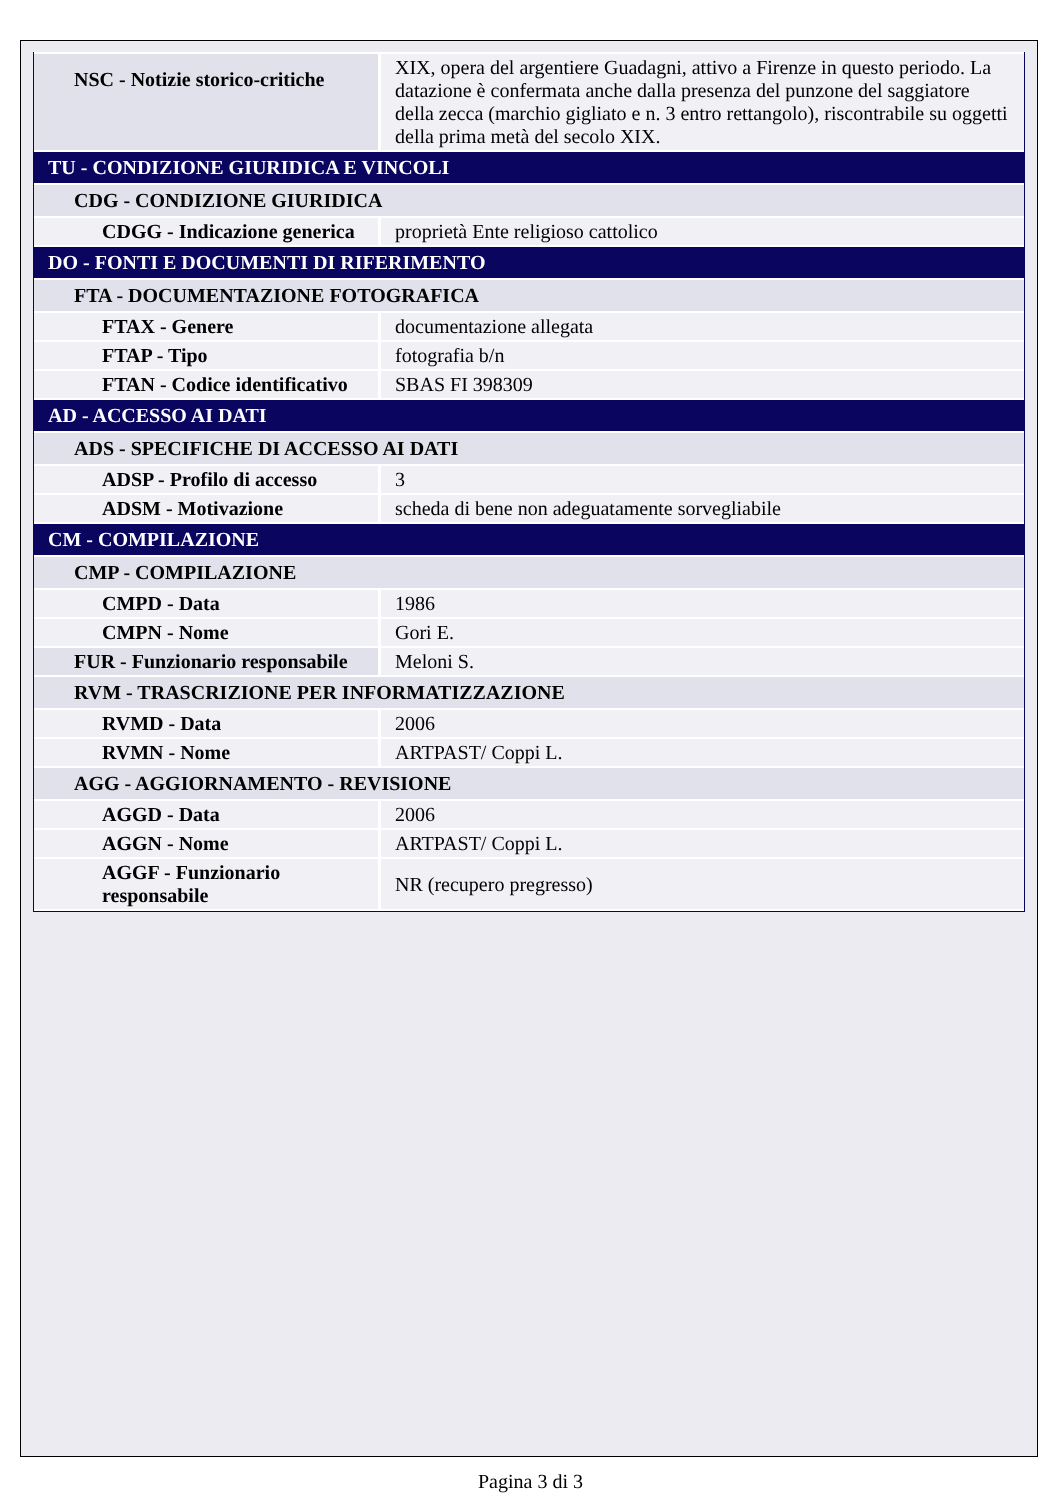| NSC - Notizie storico-critiche | XIX, opera del argentiere Guadagni, attivo a Firenze in questo periodo. La datazione è confermata anche dalla presenza del punzone del saggiatore della zecca (marchio gigliato e n. 3 entro rettangolo), riscontrabile su oggetti della prima metà del secolo XIX. |
| TU - CONDIZIONE GIURIDICA E VINCOLI | |
| CDG - CONDIZIONE GIURIDICA | |
| CDGG - Indicazione generica | proprietà Ente religioso cattolico |
| DO - FONTI E DOCUMENTI DI RIFERIMENTO | |
| FTA - DOCUMENTAZIONE FOTOGRAFICA | |
| FTAX - Genere | documentazione allegata |
| FTAP - Tipo | fotografia b/n |
| FTAN - Codice identificativo | SBAS FI 398309 |
| AD - ACCESSO AI DATI | |
| ADS - SPECIFICHE DI ACCESSO AI DATI | |
| ADSP - Profilo di accesso | 3 |
| ADSM - Motivazione | scheda di bene non adeguatamente sorvegliabile |
| CM - COMPILAZIONE | |
| CMP - COMPILAZIONE | |
| CMPD - Data | 1986 |
| CMPN - Nome | Gori E. |
| FUR - Funzionario responsabile | Meloni S. |
| RVM - TRASCRIZIONE PER INFORMATIZZAZIONE | |
| RVMD - Data | 2006 |
| RVMN - Nome | ARTPAST/ Coppi L. |
| AGG - AGGIORNAMENTO - REVISIONE | |
| AGGD - Data | 2006 |
| AGGN - Nome | ARTPAST/ Coppi L. |
| AGGF - Funzionario responsabile | NR (recupero pregresso) |
Pagina 3 di 3